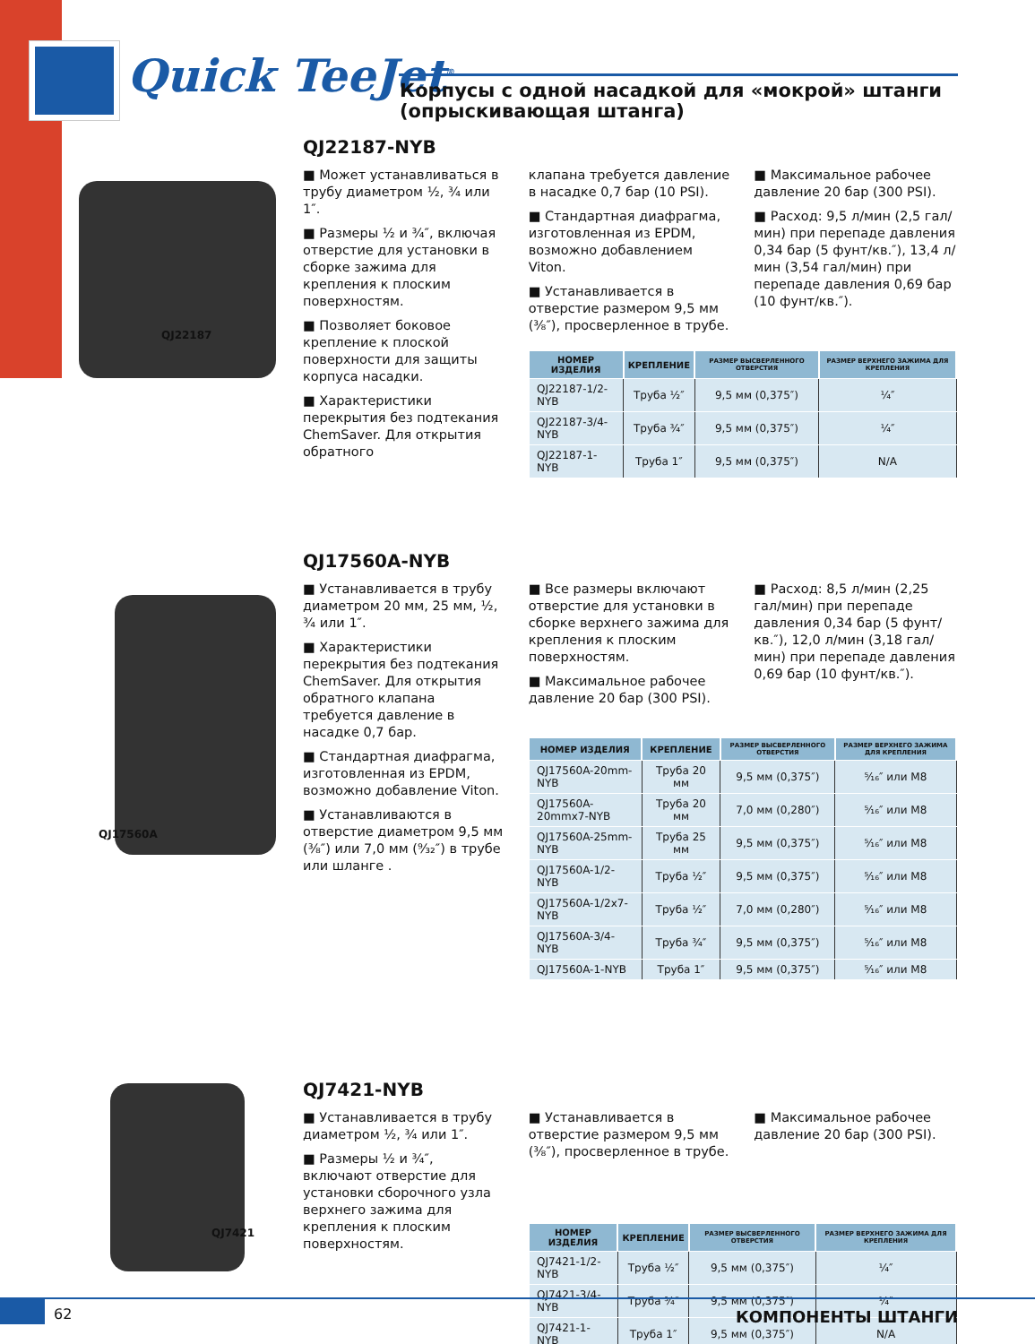Quick TeeJet<sup>®</sup>
Корпусы с одной насадкой для «мокрой» штанги
(опрыскивающая штанга)
QJ22187
QJ22187-NYB
■ Может устанавливаться в трубу диаметром ½, ¾ или 1″.
■ Размеры ½ и ¾″, включая отверстие для установки в сборке зажима для крепления к плоским поверхностям.
■ Позволяет боковое крепление к плоской поверхности для защиты корпуса насадки.
■ Характеристики перекрытия без подтекания ChemSaver. Для открытия обратного
клапана требуется давление в насадке 0,7 бар (10 PSI).
■ Стандартная диафрагма, изготовленная из EPDM, возможно добавлением Viton.
■ Устанавливается в отверстие размером 9,5 мм (⅜″), просверленное в трубе.
■ Максимальное рабочее давление 20 бар (300 PSI).
■ Расход: 9,5 л/мин (2,5 гал/мин) при перепаде давления 0,34 бар (5 фунт/кв.″), 13,4 л/мин (3,54 гал/мин) при перепаде давления 0,69 бар (10 фунт/кв.″).
| НОМЕР ИЗДЕЛИЯ | КРЕПЛЕНИЕ | РАЗМЕР ВЫСВЕРЛЕННОГО ОТВЕРСТИЯ | РАЗМЕР ВЕРХНЕГО ЗАЖИМА ДЛЯ КРЕПЛЕНИЯ |
| --- | --- | --- | --- |
| QJ22187-1/2-NYB | Труба ½″ | 9,5 мм (0,375″) | ¼″ |
| QJ22187-3/4-NYB | Труба ¾″ | 9,5 мм (0,375″) | ¼″ |
| QJ22187-1-NYB | Труба 1″ | 9,5 мм (0,375″) | N/A |
QJ17560A
QJ17560A-NYB
■ Устанавливается в трубу диаметром 20 мм, 25 мм, ½, ¾ или 1″.
■ Характеристики перекрытия без подтекания ChemSaver. Для открытия обратного клапана требуется давление в насадке 0,7 бар.
■ Стандартная диафрагма, изготовленная из EPDM, возможно добавление Viton.
■ Устанавливаются в отверстие диаметром 9,5 мм (⅜″) или 7,0 мм (⁹⁄₃₂″) в трубе или шланге .
■ Все размеры включают отверстие для установки в сборке верхнего зажима для крепления к плоским поверхностям.
■ Максимальное рабочее давление 20 бар (300 PSI).
■ Расход: 8,5 л/мин (2,25 гал/мин) при перепаде давления 0,34 бар (5 фунт/кв.″), 12,0 л/мин (3,18 гал/мин) при перепаде давления 0,69 бар (10 фунт/кв.″).
| НОМЕР ИЗДЕЛИЯ | КРЕПЛЕНИЕ | РАЗМЕР ВЫСВЕРЛЕННОГО ОТВЕРСТИЯ | РАЗМЕР ВЕРХНЕГО ЗАЖИМА ДЛЯ КРЕПЛЕНИЯ |
| --- | --- | --- | --- |
| QJ17560A-20mm-NYB | Труба 20 мм | 9,5 мм (0,375″) | ⁵⁄₁₆″ или M8 |
| QJ17560A-20mmx7-NYB | Труба 20 мм | 7,0 мм (0,280″) | ⁵⁄₁₆″ или M8 |
| QJ17560A-25mm-NYB | Труба 25 мм | 9,5 мм (0,375″) | ⁵⁄₁₆″ или M8 |
| QJ17560A-1/2-NYB | Труба ½″ | 9,5 мм (0,375″) | ⁵⁄₁₆″ или M8 |
| QJ17560A-1/2x7-NYB | Труба ½″ | 7,0 мм (0,280″) | ⁵⁄₁₆″ или M8 |
| QJ17560A-3/4-NYB | Труба ¾″ | 9,5 мм (0,375″) | ⁵⁄₁₆″ или M8 |
| QJ17560A-1-NYB | Труба 1″ | 9,5 мм (0,375″) | ⁵⁄₁₆″ или M8 |
QJ7421
QJ7421-NYB
■ Устанавливается в трубу диаметром ½, ¾ или 1″.
■ Размеры ½ и ¾″, включают отверстие для установки сборочного узла верхнего зажима для крепления к плоским поверхностям.
■ Устанавливается в отверстие размером 9,5 мм (⅜″), просверленное в трубе.
■ Максимальное рабочее давление 20 бар (300 PSI).
| НОМЕР ИЗДЕЛИЯ | КРЕПЛЕНИЕ | РАЗМЕР ВЫСВЕРЛЕННОГО ОТВЕРСТИЯ | РАЗМЕР ВЕРХНЕГО ЗАЖИМА ДЛЯ КРЕПЛЕНИЯ |
| --- | --- | --- | --- |
| QJ7421-1/2-NYB | Труба ½″ | 9,5 мм (0,375″) | ¼″ |
| QJ7421-3/4-NYB | Труба ¾″ | 9,5 мм (0,375″) | ¼″ |
| QJ7421-1-NYB | Труба 1″ | 9,5 мм (0,375″) | N/A |
62 КОМПОНЕНТЫ ШТАНГИ